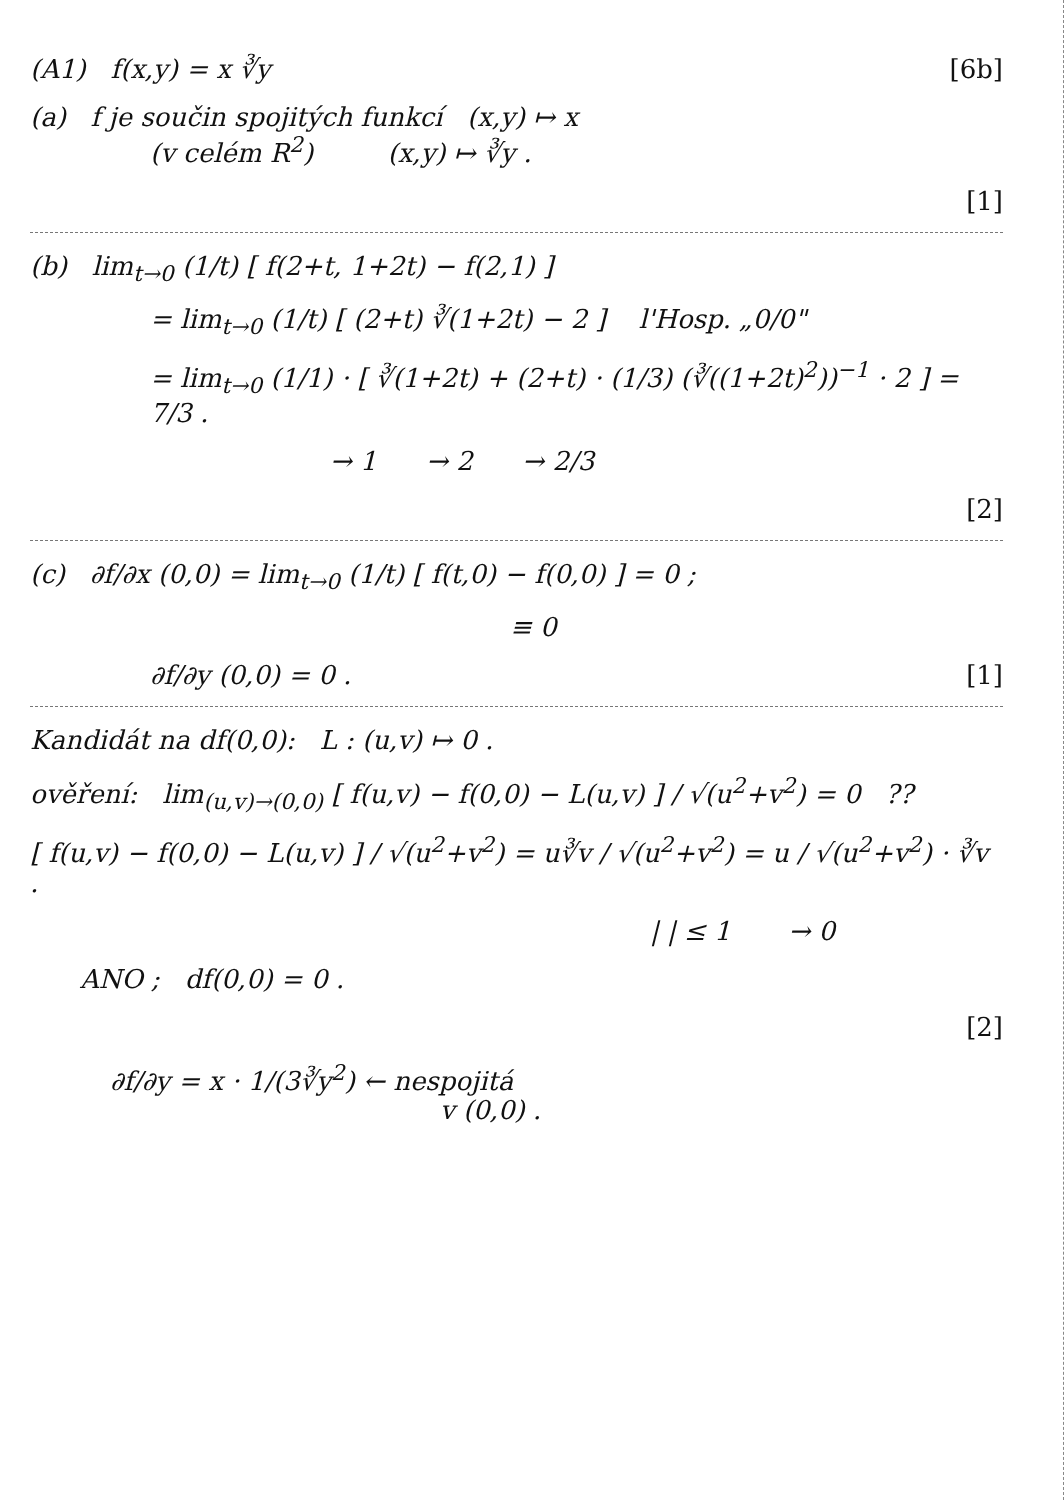(A1) f(x,y) = x ∛y [6b]
(a) f je součin spojitých funkcí (x,y) ↦ x
(v celém R<sup>2</sup>) (x,y) ↦ ∛y .
[1]
(b) lim<sub>t→0</sub> (1/t) [ f(2+t, 1+2t) − f(2,1) ]
= lim<sub>t→0</sub> (1/t) [ (2+t) ∛(1+2t) − 2 ] l'Hosp. „0/0"
= lim<sub>t→0</sub> (1/1) · [ ∛(1+2t) + (2+t) · (1/3) (∛((1+2t)<sup>2</sup>))<sup>−1</sup> · 2 ] = 7/3 .
→ 1 → 2 → 2/3
[2]
(c) ∂f/∂x (0,0) = lim<sub>t→0</sub> (1/t) [ f(t,0) − f(0,0) ] = 0 ;
≡ 0
∂f/∂y (0,0) = 0 . [1]
Kandidát na df(0,0): L : (u,v) ↦ 0 .
ověření: lim<sub>(u,v)→(0,0)</sub> [ f(u,v) − f(0,0) − L(u,v) ] / √(u<sup>2</sup>+v<sup>2</sup>) = 0 ??
[ f(u,v) − f(0,0) − L(u,v) ] / √(u<sup>2</sup>+v<sup>2</sup>) = u∛v / √(u<sup>2</sup>+v<sup>2</sup>) = u / √(u<sup>2</sup>+v<sup>2</sup>) · ∛v .
| | ≤ 1 → 0
ANO ; df(0,0) = 0 .
[2]
∂f/∂y = x · 1/(3∛y<sup>2</sup>) ← nespojitá
v (0,0) .